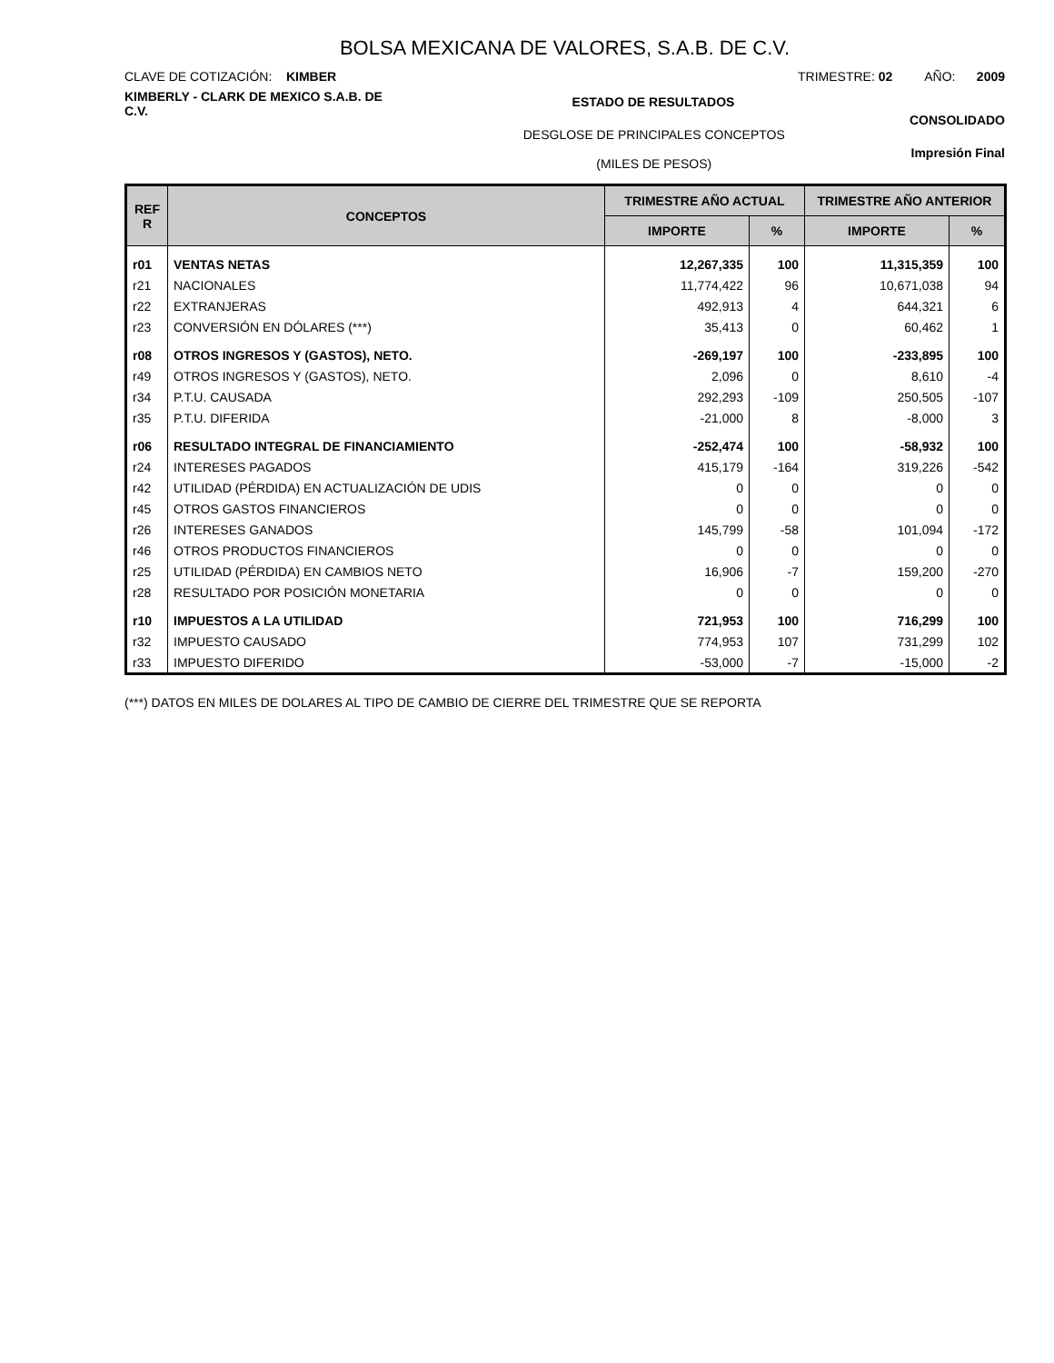BOLSA MEXICANA DE VALORES, S.A.B. DE C.V.
CLAVE DE COTIZACIÓN: KIMBER TRIMESTRE: 02 AÑO: 2009
KIMBERLY - CLARK DE MEXICO S.A.B. DE C.V.
ESTADO DE RESULTADOS
CONSOLIDADO
DESGLOSE DE PRINCIPALES CONCEPTOS
(MILES DE PESOS)
Impresión Final
| REF R | CONCEPTOS | TRIMESTRE AÑO ACTUAL | | TRIMESTRE AÑO ANTERIOR | |
| --- | --- | --- | --- | --- | --- |
| | | IMPORTE | % | IMPORTE | % |
| r01 | VENTAS NETAS | 12,267,335 | 100 | 11,315,359 | 100 |
| r21 | NACIONALES | 11,774,422 | 96 | 10,671,038 | 94 |
| r22 | EXTRANJERAS | 492,913 | 4 | 644,321 | 6 |
| r23 | CONVERSIÓN EN DÓLARES (***) | 35,413 | 0 | 60,462 | 1 |
| r08 | OTROS INGRESOS Y (GASTOS), NETO. | -269,197 | 100 | -233,895 | 100 |
| r49 | OTROS INGRESOS Y (GASTOS), NETO. | 2,096 | 0 | 8,610 | -4 |
| r34 | P.T.U. CAUSADA | 292,293 | -109 | 250,505 | -107 |
| r35 | P.T.U. DIFERIDA | -21,000 | 8 | -8,000 | 3 |
| r06 | RESULTADO INTEGRAL DE FINANCIAMIENTO | -252,474 | 100 | -58,932 | 100 |
| r24 | INTERESES PAGADOS | 415,179 | -164 | 319,226 | -542 |
| r42 | UTILIDAD (PÉRDIDA) EN ACTUALIZACIÓN DE UDIS | 0 | 0 | 0 | 0 |
| r45 | OTROS GASTOS FINANCIEROS | 0 | 0 | 0 | 0 |
| r26 | INTERESES GANADOS | 145,799 | -58 | 101,094 | -172 |
| r46 | OTROS PRODUCTOS FINANCIEROS | 0 | 0 | 0 | 0 |
| r25 | UTILIDAD (PÉRDIDA) EN CAMBIOS NETO | 16,906 | -7 | 159,200 | -270 |
| r28 | RESULTADO POR POSICIÓN MONETARIA | 0 | 0 | 0 | 0 |
| r10 | IMPUESTOS A LA UTILIDAD | 721,953 | 100 | 716,299 | 100 |
| r32 | IMPUESTO CAUSADO | 774,953 | 107 | 731,299 | 102 |
| r33 | IMPUESTO DIFERIDO | -53,000 | -7 | -15,000 | -2 |
(***) DATOS EN MILES DE DOLARES AL TIPO DE CAMBIO DE CIERRE DEL TRIMESTRE QUE SE REPORTA